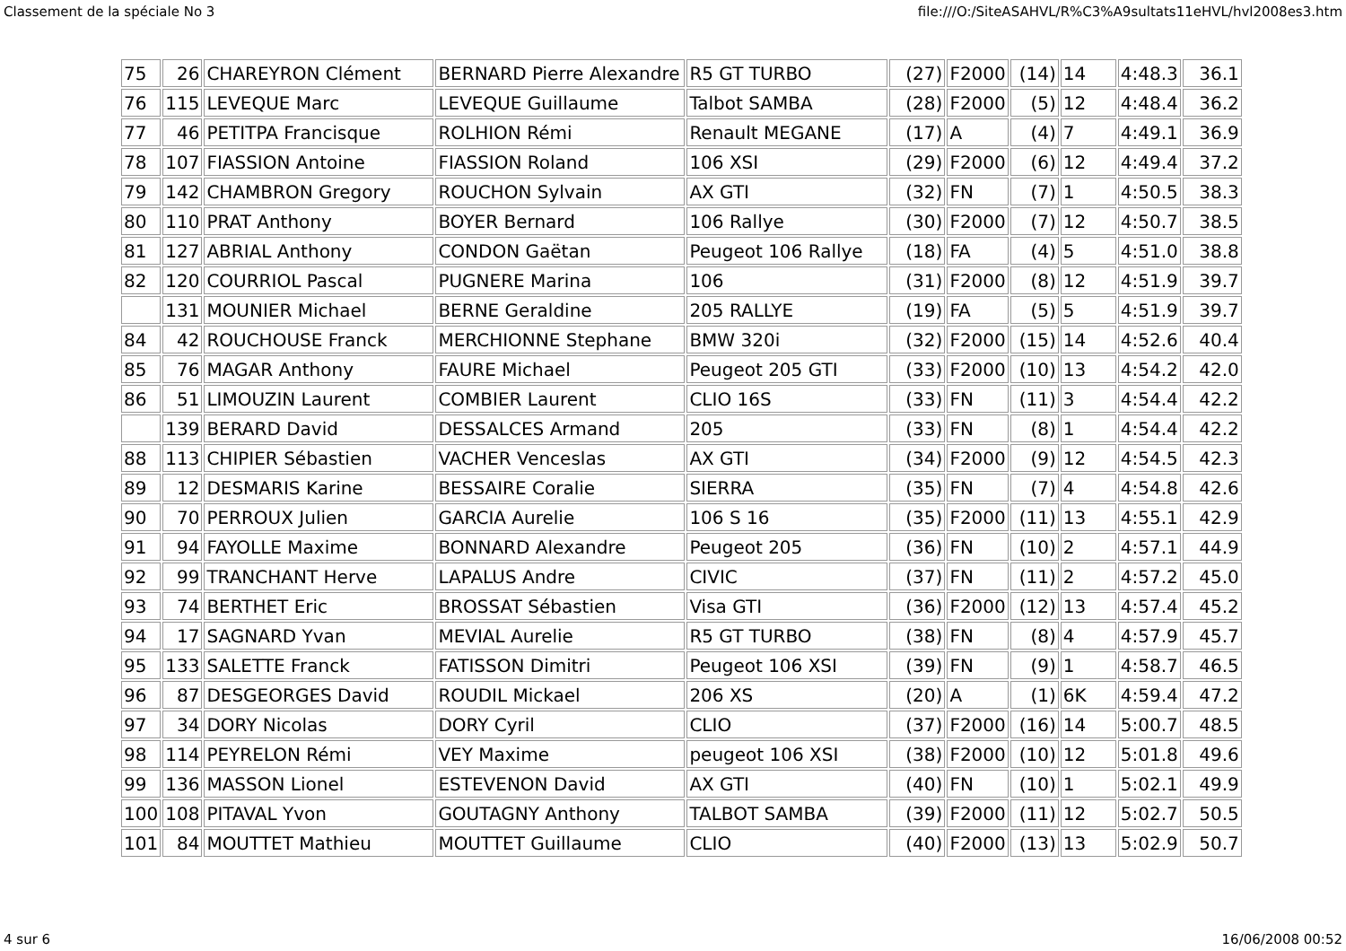Classement de la spéciale No 3 file:///O:/SiteASAHVL/R%C3%A9sultats11eHVL/hvl2008es3.htm
| 75 | 26 | CHAREYRON Clément | BERNARD Pierre Alexandre | R5 GT TURBO | (27) | F2000 | (14) | 14 | 4:48.3 | 36.1 |
| 76 | 115 | LEVEQUE Marc | LEVEQUE Guillaume | Talbot SAMBA | (28) | F2000 | (5) | 12 | 4:48.4 | 36.2 |
| 77 | 46 | PETITPA Francisque | ROLHION Rémi | Renault MEGANE | (17) | A | (4) | 7 | 4:49.1 | 36.9 |
| 78 | 107 | FIASSION Antoine | FIASSION Roland | 106 XSI | (29) | F2000 | (6) | 12 | 4:49.4 | 37.2 |
| 79 | 142 | CHAMBRON Gregory | ROUCHON Sylvain | AX GTI | (32) | FN | (7) | 1 | 4:50.5 | 38.3 |
| 80 | 110 | PRAT Anthony | BOYER Bernard | 106 Rallye | (30) | F2000 | (7) | 12 | 4:50.7 | 38.5 |
| 81 | 127 | ABRIAL Anthony | CONDON Gaëtan | Peugeot 106 Rallye | (18) | FA | (4) | 5 | 4:51.0 | 38.8 |
| 82 | 120 | COURRIOL Pascal | PUGNERE Marina | 106 | (31) | F2000 | (8) | 12 | 4:51.9 | 39.7 |
| | 131 | MOUNIER Michael | BERNE Geraldine | 205 RALLYE | (19) | FA | (5) | 5 | 4:51.9 | 39.7 |
| 84 | 42 | ROUCHOUSE Franck | MERCHIONNE Stephane | BMW 320i | (32) | F2000 | (15) | 14 | 4:52.6 | 40.4 |
| 85 | 76 | MAGAR Anthony | FAURE Michael | Peugeot 205 GTI | (33) | F2000 | (10) | 13 | 4:54.2 | 42.0 |
| 86 | 51 | LIMOUZIN Laurent | COMBIER Laurent | CLIO 16S | (33) | FN | (11) | 3 | 4:54.4 | 42.2 |
| | 139 | BERARD David | DESSALCES Armand | 205 | (33) | FN | (8) | 1 | 4:54.4 | 42.2 |
| 88 | 113 | CHIPIER Sébastien | VACHER Venceslas | AX GTI | (34) | F2000 | (9) | 12 | 4:54.5 | 42.3 |
| 89 | 12 | DESMARIS Karine | BESSAIRE Coralie | SIERRA | (35) | FN | (7) | 4 | 4:54.8 | 42.6 |
| 90 | 70 | PERROUX Julien | GARCIA Aurelie | 106 S 16 | (35) | F2000 | (11) | 13 | 4:55.1 | 42.9 |
| 91 | 94 | FAYOLLE Maxime | BONNARD Alexandre | Peugeot 205 | (36) | FN | (10) | 2 | 4:57.1 | 44.9 |
| 92 | 99 | TRANCHANT Herve | LAPALUS Andre | CIVIC | (37) | FN | (11) | 2 | 4:57.2 | 45.0 |
| 93 | 74 | BERTHET Eric | BROSSAT Sébastien | Visa GTI | (36) | F2000 | (12) | 13 | 4:57.4 | 45.2 |
| 94 | 17 | SAGNARD Yvan | MEVIAL Aurelie | R5 GT TURBO | (38) | FN | (8) | 4 | 4:57.9 | 45.7 |
| 95 | 133 | SALETTE Franck | FATISSON Dimitri | Peugeot 106 XSI | (39) | FN | (9) | 1 | 4:58.7 | 46.5 |
| 96 | 87 | DESGEORGES David | ROUDIL Mickael | 206 XS | (20) | A | (1) | 6K | 4:59.4 | 47.2 |
| 97 | 34 | DORY Nicolas | DORY Cyril | CLIO | (37) | F2000 | (16) | 14 | 5:00.7 | 48.5 |
| 98 | 114 | PEYRELON Rémi | VEY Maxime | peugeot 106 XSI | (38) | F2000 | (10) | 12 | 5:01.8 | 49.6 |
| 99 | 136 | MASSON Lionel | ESTEVENON David | AX GTI | (40) | FN | (10) | 1 | 5:02.1 | 49.9 |
| 100 | 108 | PITAVAL Yvon | GOUTAGNY Anthony | TALBOT SAMBA | (39) | F2000 | (11) | 12 | 5:02.7 | 50.5 |
| 101 | 84 | MOUTTET Mathieu | MOUTTET Guillaume | CLIO | (40) | F2000 | (13) | 13 | 5:02.9 | 50.7 |
4 sur 6 16/06/2008 00:52